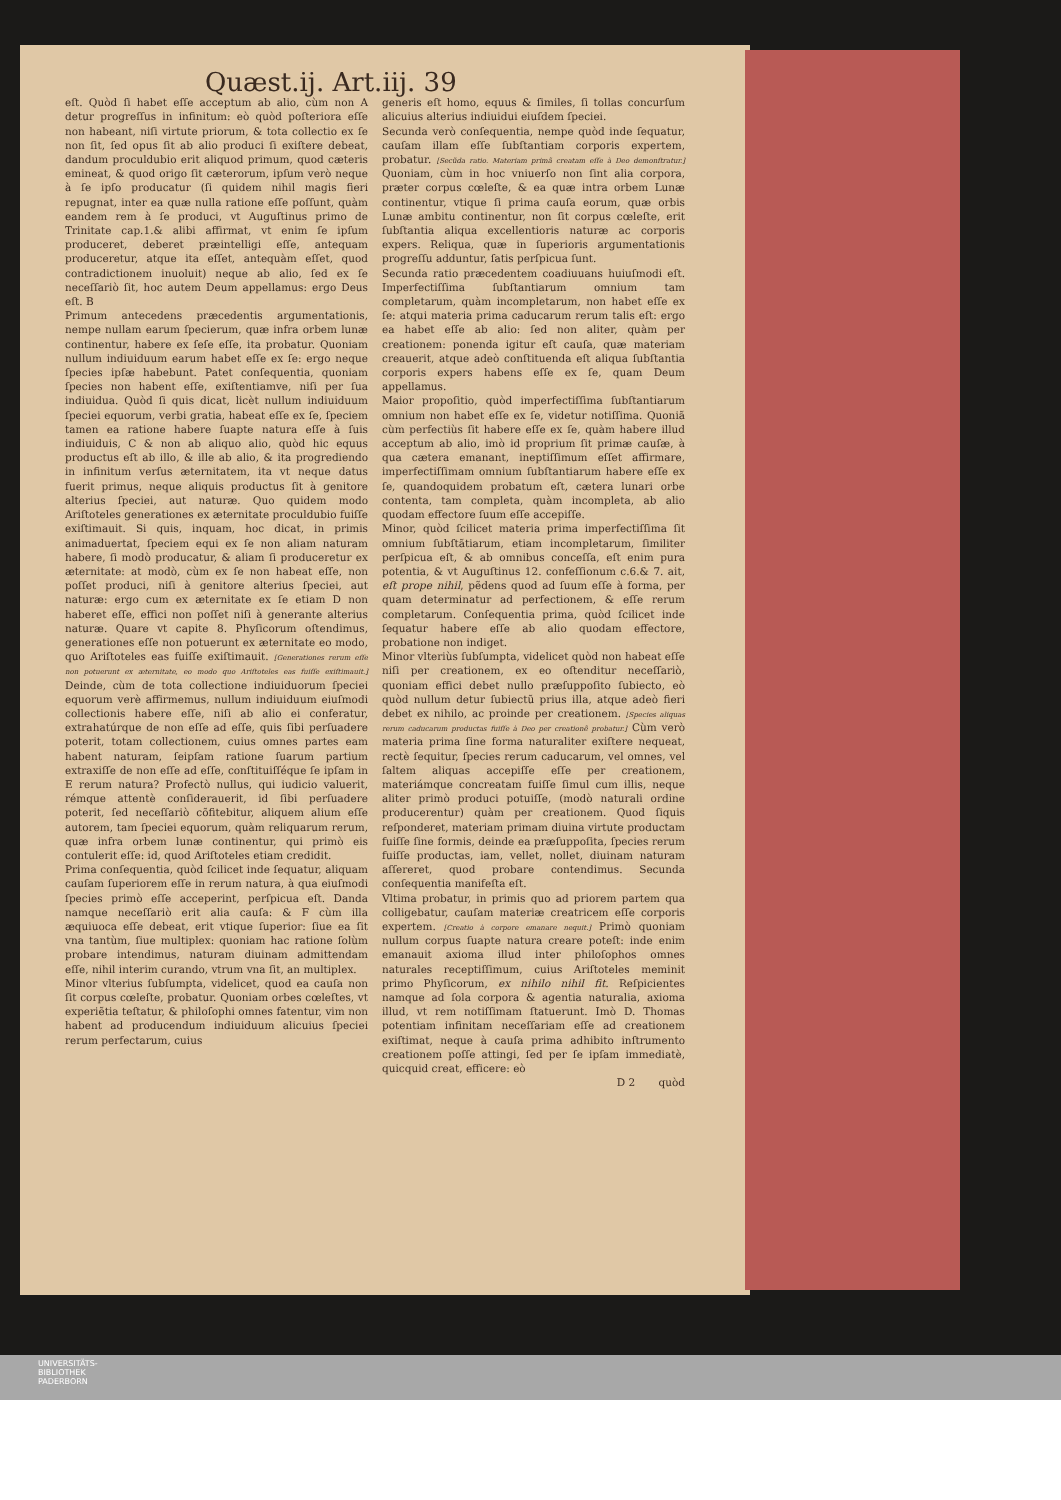Quæst.ij. Art.iij. 39
eſt. Quòd ſi habet eſſe acceptum ab alio, cùm non A detur progreſſus in infinitum: eò quòd poſteriora eſſe non habeant, niſi virtute priorum, & tota collectio ex ſe non ſit, ſed opus ſit ab alio produci ſi exiſtere debeat, dandum proculdubio erit aliquod primum, quod cæteris emineat, & quod origo ſit cæterorum, ipſum verò neque à ſe ipſo producatur (ſi quidem nihil magis fieri repugnat, inter ea quæ nulla ratione eſſe poſſunt, quàm eandem rem à ſe produci, vt Auguſtinus primo de Trinitate cap.1.& alibi affirmat, vt enim ſe ipſum produceret, deberet præintelligi eſſe, antequam produceretur, atque ita eſſet, antequàm eſſet, quod contradictionem inuoluit) neque ab alio, ſed ex ſe neceſſariò ſit, hoc autem Deum appellamus: ergo Deus eſt. B
Primum antecedens præcedentis argumentationis, nempe nullam earum ſpecierum, quæ infra orbem lunæ continentur, habere ex ſeſe eſſe, ita probatur. Quoniam nullum indiuiduum earum habet eſſe ex ſe: ergo neque ſpecies ipſæ habebunt. Patet conſequentia, quoniam ſpecies non habent eſſe, exiſtentiamve, niſi per ſua indiuidua. Quòd ſi quis dicat, licèt nullum indiuiduum ſpeciei equorum, verbi gratia, habeat eſſe ex ſe, ſpeciem tamen ea ratione habere ſuapte natura eſſe à ſuis indiuiduis, C & non ab aliquo alio, quòd hic equus productus eſt ab illo, & ille ab alio, & ita progrediendo in infinitum verſus æternitatem, ita vt neque datus fuerit primus, neque aliquis productus ſit à genitore alterius ſpeciei, aut naturæ. Quo quidem modo Ariſtoteles generationes ex æternitate proculdubio fuiſſe exiſtimauit. Si quis, inquam, hoc dicat, in primis animaduertat, ſpeciem equi ex ſe non aliam naturam habere, ſi modò producatur, & aliam ſi produceretur ex æternitate: at modò, cùm ex ſe non habeat eſſe, non poſſet produci, niſi à genitore alterius ſpeciei, aut naturæ: ergo cum ex æternitate ex ſe etiam D non haberet eſſe, effici non poſſet niſi à generante alterius naturæ. Quare vt capite 8. Phyſicorum oſtendimus, generationes eſſe non potuerunt ex æternitate eo modo, quo Ariſtoteles eas fuiſſe exiſtimauit. [Generationes rerum eſſe non potuerunt ex æternitate, eo modo quo Ariſtoteles eas fuiſſe exiſtimauit.] Deinde, cùm de tota collectione indiuiduorum ſpeciei equorum verè affirmemus, nullum indiuiduum eiuſmodi collectionis habere eſſe, niſi ab alio ei conferatur, extrahatúrque de non eſſe ad eſſe, quis ſibi perſuadere poterit, totam collectionem, cuius omnes partes eam habent naturam, ſeipſam ratione ſuarum partium extraxiſſe de non eſſe ad eſſe, conſtituiſſéque ſe ipſam in E rerum natura? Profectò nullus, qui iudicio valuerit, rémque attentè conſiderauerit, id ſibi perſuadere poterit, ſed neceſſariò cõfitebitur, aliquem alium eſſe autorem, tam ſpeciei equorum, quàm reliquarum rerum, quæ infra orbem lunæ continentur, qui primò eis contulerit eſſe: id, quod Ariſtoteles etiam credidit.
Prima conſequentia, quòd ſcilicet inde ſequatur, aliquam cauſam ſuperiorem eſſe in rerum natura, à qua eiuſmodi ſpecies primò eſſe acceperint, perſpicua eſt. Danda namque neceſſariò erit alia cauſa: & F cùm illa æquiuoca eſſe debeat, erit vtique ſuperior: ſiue ea ſit vna tantùm, ſiue multiplex: quoniam hac ratione ſolùm probare intendimus, naturam diuinam admittendam eſſe, nihil interim curando, vtrum vna ſit, an multiplex.
Minor vlterius ſubſumpta, videlicet, quod ea cauſa non ſit corpus cœleſte, probatur. Quoniam orbes cœleſtes, vt experiẽtia teſtatur, & philoſophi omnes fatentur, vim non habent ad producendum indiuiduum alicuius ſpeciei rerum perfectarum, cuius
generis eſt homo, equus & ſimiles, ſi tollas concurſum alicuius alterius indiuidui eiuſdem ſpeciei.
Secunda verò conſequentia, nempe quòd inde ſequatur, cauſam illam eſſe ſubſtantiam corporis expertem, probatur. [Secũda ratio. Materiam primã creatam eſſe à Deo demonſtratur.] Quoniam, cùm in hoc vniuerſo non ſint alia corpora, præter corpus cœleſte, & ea quæ intra orbem Lunæ continentur, vtique ſi prima cauſa eorum, quæ orbis Lunæ ambitu continentur, non ſit corpus cœleſte, erit ſubſtantia aliqua excellentioris naturæ ac corporis expers. Reliqua, quæ in ſuperioris argumentationis progreſſu adduntur, ſatis perſpicua ſunt.
Secunda ratio præcedentem coadiuuans huiuſmodi eſt. Imperfectiſſima ſubſtantiarum omnium tam completarum, quàm incompletarum, non habet eſſe ex ſe: atqui materia prima caducarum rerum talis eſt: ergo ea habet eſſe ab alio: ſed non aliter, quàm per creationem: ponenda igitur eſt cauſa, quæ materiam creauerit, atque adeò conſtituenda eſt aliqua ſubſtantia corporis expers habens eſſe ex ſe, quam Deum appellamus.
Maior propoſitio, quòd imperfectiſſima ſubſtantiarum omnium non habet eſſe ex ſe, videtur notiſſima. Quoniã cùm perfectiùs ſit habere eſſe ex ſe, quàm habere illud acceptum ab alio, imò id proprium ſit primæ cauſæ, à qua cætera emanant, ineptiſſimum eſſet affirmare, imperfectiſſimam omnium ſubſtantiarum habere eſſe ex ſe, quandoquidem probatum eſt, cætera lunari orbe contenta, tam completa, quàm incompleta, ab alio quodam effectore ſuum eſſe accepiſſe.
Minor, quòd ſcilicet materia prima imperfectiſſima ſit omnium ſubſtãtiarum, etiam incompletarum, ſimiliter perſpicua eſt, & ab omnibus conceſſa, eſt enim pura potentia, & vt Auguſtinus 12. confeſſionum c.6.& 7. ait, eſt prope nihil, pẽdens quod ad ſuum eſſe à forma, per quam determinatur ad perfectionem, & eſſe rerum completarum. Conſequentia prima, quòd ſcilicet inde ſequatur habere eſſe ab alio quodam effectore, probatione non indiget.
Minor vlteriùs ſubſumpta, videlicet quòd non habeat eſſe niſi per creationem, ex eo oſtenditur neceſſariò, quoniam effici debet nullo præſuppoſito ſubiecto, eò quòd nullum detur ſubiectũ prius illa, atque adeò fieri debet ex nihilo, ac proinde per creationem. [Species aliquas rerum caducarum productas fuiſſe à Deo per creationẽ probatur.] Cùm verò materia prima ſine forma naturaliter exiſtere nequeat, rectè ſequitur, ſpecies rerum caducarum, vel omnes, vel ſaltem aliquas accepiſſe eſſe per creationem, materiámque concreatam fuiſſe ſimul cum illis, neque aliter primò produci potuiſſe, (modò naturali ordine producerentur) quàm per creationem. Quod ſiquis reſponderet, materiam primam diuina virtute productam fuiſſe ſine formis, deinde ea præſuppoſita, ſpecies rerum fuiſſe productas, iam, vellet, nollet, diuinam naturam aſſereret, quod probare contendimus. Secunda conſequentia manifeſta eſt.
Vltima probatur, in primis quo ad priorem partem qua colligebatur, cauſam materiæ creatricem eſſe corporis expertem. [Creatio à corpore emanare nequit.] Primò quoniam nullum corpus ſuapte natura creare poteſt: inde enim emanauit axioma illud inter philoſophos omnes naturales receptiſſimum, cuius Ariſtoteles meminit primo Phyſicorum, ex nihilo nihil fit. Reſpicientes namque ad ſola corpora & agentia naturalia, axioma illud, vt rem notiſſimam ſtatuerunt. Imò D. Thomas potentiam infinitam neceſſariam eſſe ad creationem exiſtimat, neque à cauſa prima adhibito inſtrumento creationem poſſe attingi, ſed per ſe ipſam immediatè, quicquid creat, efficere: eò
D 2 quòd
UNIVERSITÄTS-
BIBLIOTHEK
PADERBORN